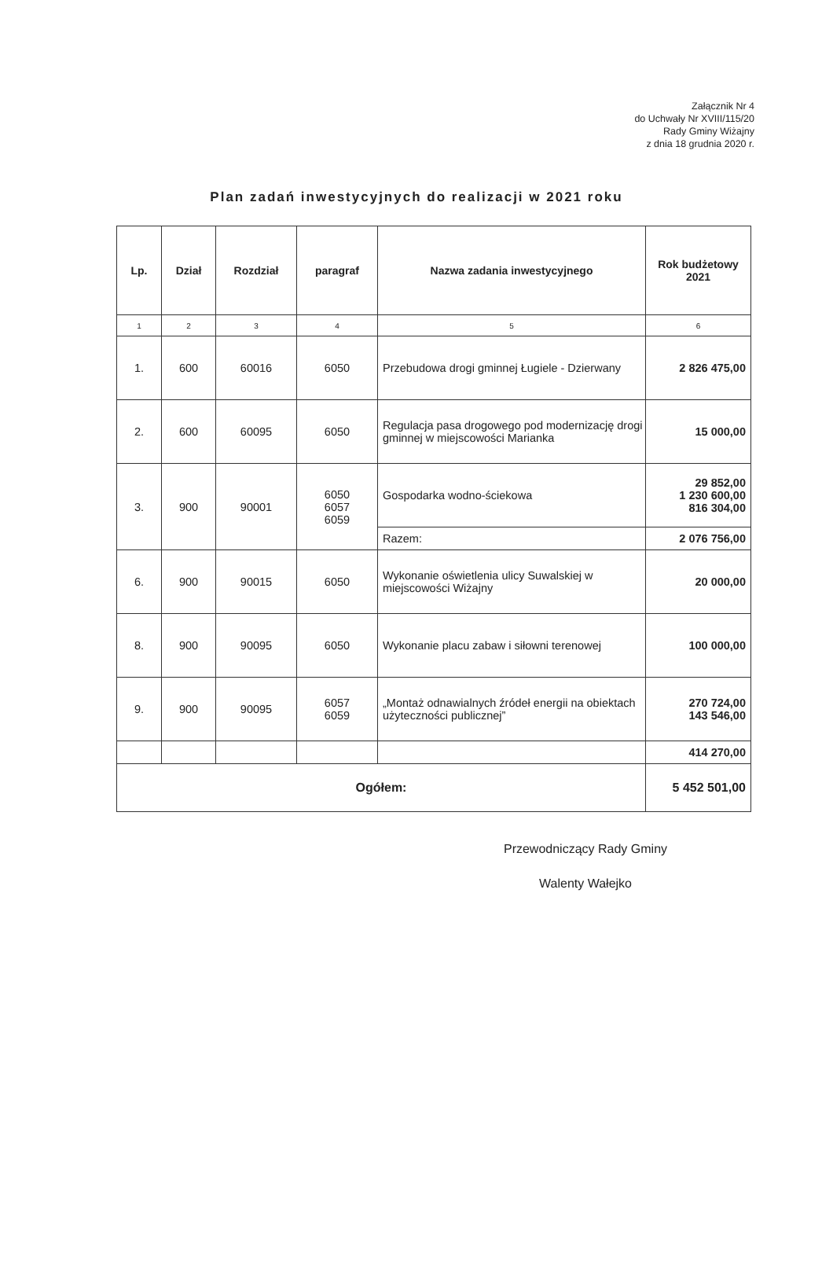Załącznik Nr 4
do Uchwały Nr XVIII/115/20
Rady Gminy Wiżajny
z dnia 18 grudnia 2020 r.
Plan zadań inwestycyjnych do realizacji w 2021 roku
| Lp. | Dział | Rozdział | paragraf | Nazwa zadania inwestycyjnego | Rok budżetowy 2021 |
| --- | --- | --- | --- | --- | --- |
| 1 | 2 | 3 | 4 | 5 | 6 |
| 1. | 600 | 60016 | 6050 | Przebudowa drogi gminnej Ługiele - Dzierwany | 2 826 475,00 |
| 2. | 600 | 60095 | 6050 | Regulacja pasa drogowego pod modernizację drogi gminnej w miejscowości Marianka | 15 000,00 |
| 3. | 900 | 90001 | 6050 6057 6059 | Gospodarka wodno-ściekowa | 29 852,00 1 230 600,00 816 304,00 |
| | | | | Razem: | 2 076 756,00 |
| 6. | 900 | 90015 | 6050 | Wykonanie oświetlenia ulicy Suwalskiej w miejscowości Wiżajny | 20 000,00 |
| 8. | 900 | 90095 | 6050 | Wykonanie placu zabaw i siłowni terenowej | 100 000,00 |
| 9. | 900 | 90095 | 6057 6059 | „Montaż odnawialnych źródeł energii na obiektach użyteczności publicznej” | 270 724,00 143 546,00 |
| | | | | | 414 270,00 |
| Ogółem: | | | | | 5 452 501,00 |
Przewodniczący Rady Gminy
Walenty Wałejko